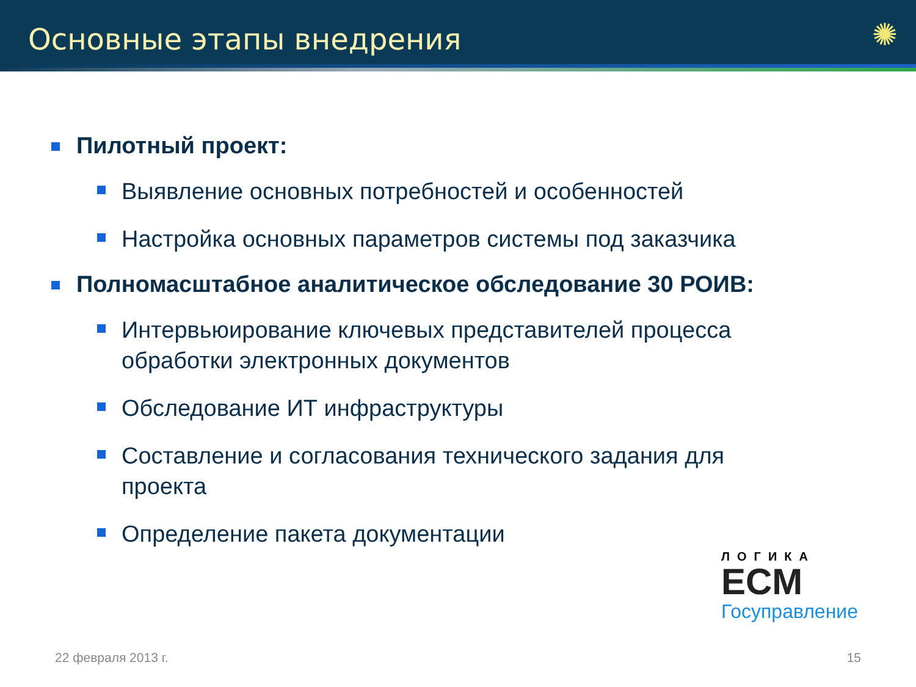Основные этапы внедрения
✺
Пилотный проект:
Выявление основных потребностей и особенностей
Настройка основных параметров системы под заказчика
Полномасштабное аналитическое обследование 30 РОИВ:
Интервьюирование ключевых представителей процесса обработки электронных документов
Обследование ИТ инфраструктуры
Составление и согласования технического задания для проекта
Определение пакета документации
ЛОГИКА
ECM
Госуправление
22 февраля 2013 г. 15